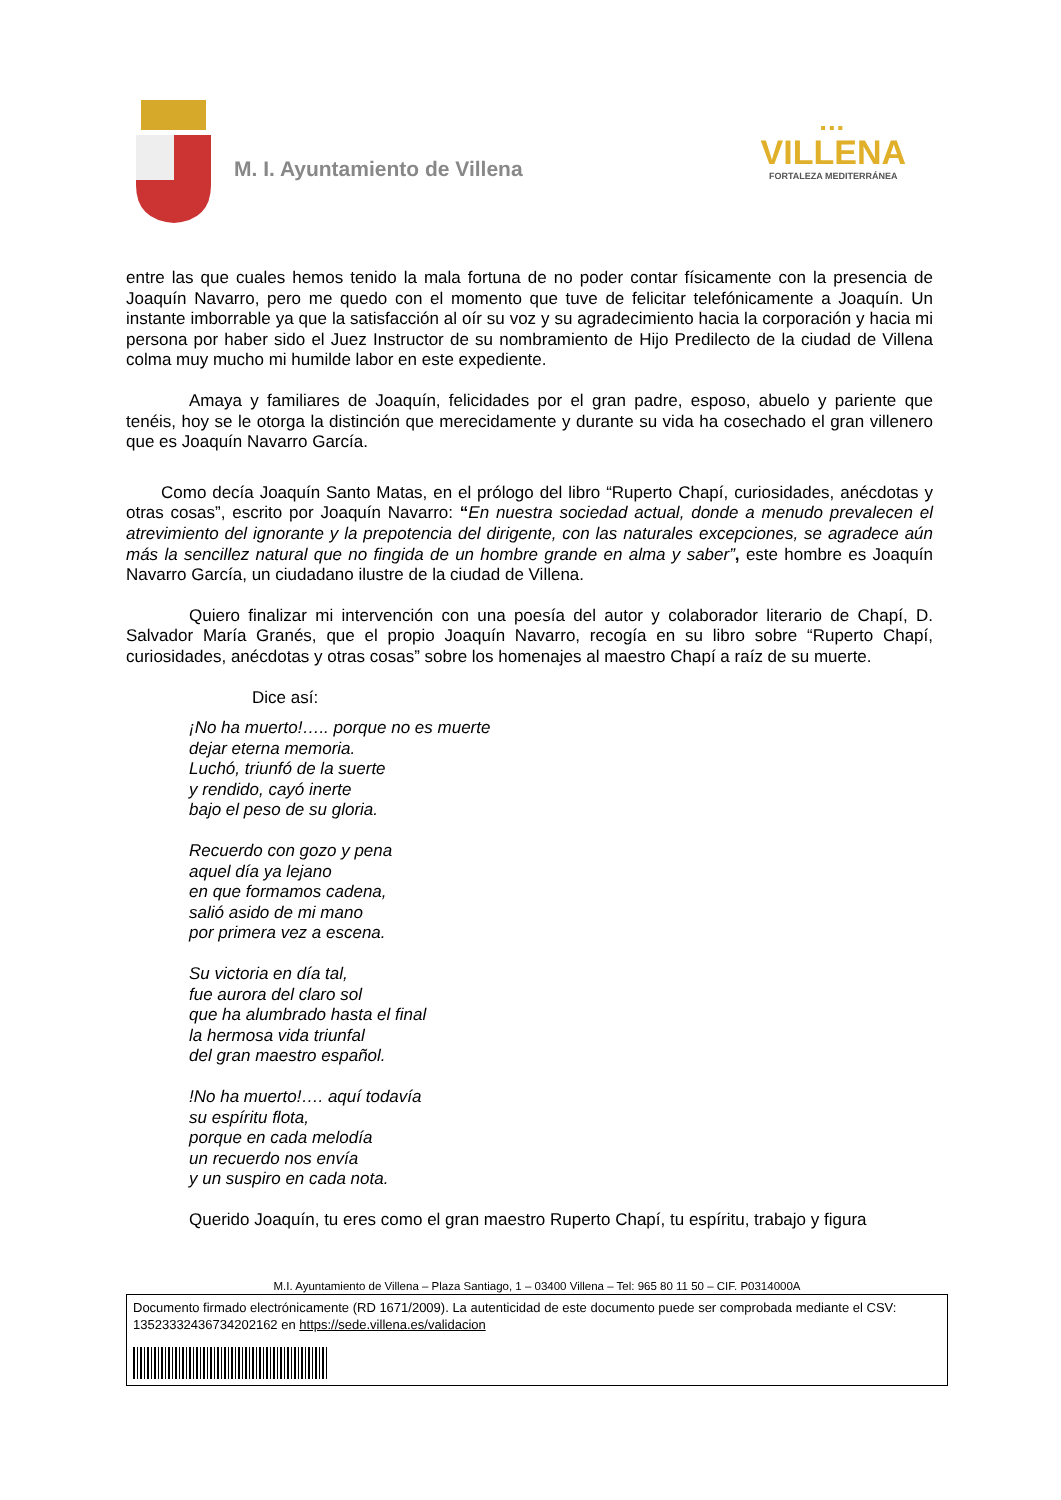M. I. Ayuntamiento de Villena
▪▪▪
VILLENA
FORTALEZA MEDITERRÁNEA
entre las que cuales hemos tenido la mala fortuna de no poder contar físicamente con la presencia de Joaquín Navarro, pero me quedo con el momento que tuve de felicitar telefónicamente a Joaquín. Un instante imborrable ya que la satisfacción al oír su voz y su agradecimiento hacia la corporación y hacia mi persona por haber sido el Juez Instructor de su nombramiento de Hijo Predilecto de la ciudad de Villena colma muy mucho mi humilde labor en este expediente.
Amaya y familiares de Joaquín, felicidades por el gran padre, esposo, abuelo y pariente que tenéis, hoy se le otorga la distinción que merecidamente y durante su vida ha cosechado el gran villenero que es Joaquín Navarro García.
Como decía Joaquín Santo Matas, en el prólogo del libro “Ruperto Chapí, curiosidades, anécdotas y otras cosas”, escrito por Joaquín Navarro: “En nuestra sociedad actual, donde a menudo prevalecen el atrevimiento del ignorante y la prepotencia del dirigente, con las naturales excepciones, se agradece aún más la sencillez natural que no fingida de un hombre grande en alma y saber”, este hombre es Joaquín Navarro García, un ciudadano ilustre de la ciudad de Villena.
Quiero finalizar mi intervención con una poesía del autor y colaborador literario de Chapí, D. Salvador María Granés, que el propio Joaquín Navarro, recogía en su libro sobre “Ruperto Chapí, curiosidades, anécdotas y otras cosas” sobre los homenajes al maestro Chapí a raíz de su muerte.
Dice así:
¡No ha muerto!….. porque no es muerte
dejar eterna memoria.
Luchó, triunfó de la suerte
y rendido, cayó inerte
bajo el peso de su gloria.
Recuerdo con gozo y pena
aquel día ya lejano
en que formamos cadena,
salió asido de mi mano
por primera vez a escena.
Su victoria en día tal,
fue aurora del claro sol
que ha alumbrado hasta el final
la hermosa vida triunfal
del gran maestro español.
!No ha muerto!…. aquí todavía
su espíritu flota,
porque en cada melodía
un recuerdo nos envía
y un suspiro en cada nota.
Querido Joaquín, tu eres como el gran maestro Ruperto Chapí, tu espíritu, trabajo y figura
M.I. Ayuntamiento de Villena – Plaza Santiago, 1 – 03400 Villena – Tel: 965 80 11 50 – CIF. P0314000A
Documento firmado electrónicamente (RD 1671/2009). La autenticidad de este documento puede ser comprobada mediante el CSV: 13523332436734202162 en https://sede.villena.es/validacion